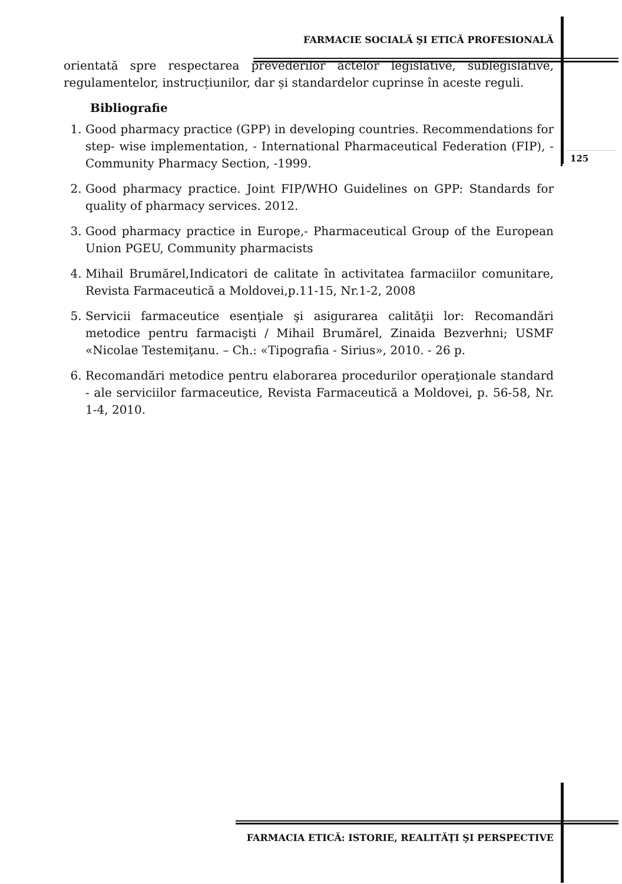FARMACIE SOCIALĂ ŞI ETICĂ PROFESIONALĂ
orientată spre respectarea prevederilor actelor legislative, sublegislative, regulamentelor, instrucțiunilor, dar și standardelor cuprinse în aceste reguli.
Bibliografie
1. Good pharmacy practice (GPP) in developing countries. Recommendations for step- wise implementation, - International Pharmaceutical Federation (FIP), -Community Pharmacy Section, -1999.
2. Good pharmacy practice. Joint FIP/WHO Guidelines on GPP: Standards for quality of pharmacy services. 2012.
3. Good pharmacy practice in Europe,- Pharmaceutical Group of the European Union PGEU, Community pharmacists
4. Mihail Brumărel,Indicatori de calitate în activitatea farmaciilor comunitare, Revista Farmaceutică a Moldovei,p.11-15, Nr.1-2, 2008
5. Servicii farmaceutice esenţiale şi asigurarea calităţii lor: Recomandări metodice pentru farmacişti / Mihail Brumărel, Zinaida Bezverhni; USMF «Nicolae Testemiţanu. – Ch.: «Tipografia - Sirius», 2010. - 26 p.
6. Recomandări metodice pentru elaborarea procedurilor operaţionale standard - ale serviciilor farmaceutice, Revista Farmaceutică a Moldovei, p. 56-58, Nr. 1-4, 2010.
125
FARMACIA ETICĂ: ISTORIE, REALITĂȚI ŞI PERSPECTIVE